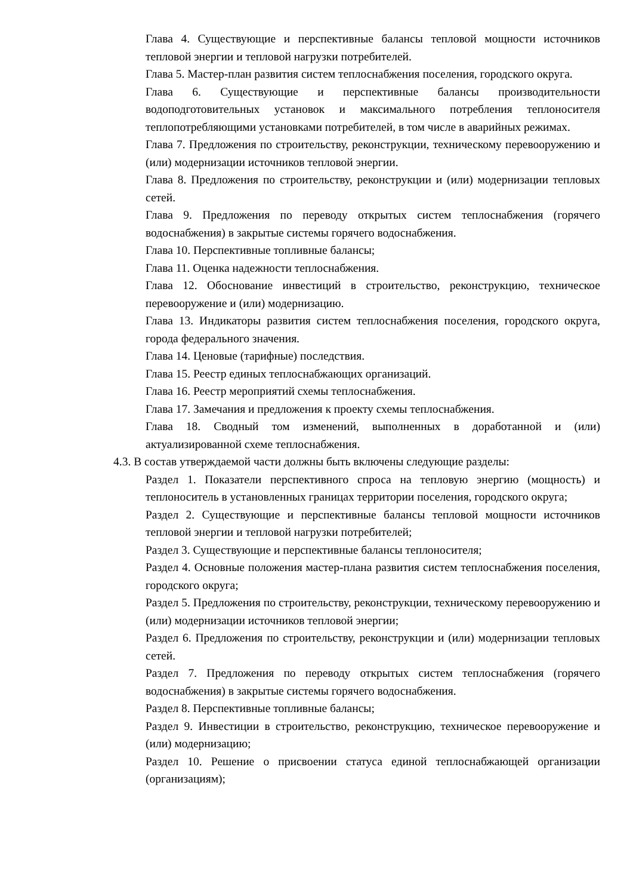Глава 4. Существующие и перспективные балансы тепловой мощности источников тепловой энергии и тепловой нагрузки потребителей.
Глава 5. Мастер-план развития систем теплоснабжения поселения, городского округа.
Глава 6. Существующие и перспективные балансы производительности водоподготовительных установок и максимального потребления теплоносителя теплопотребляющими установками потребителей, в том числе в аварийных режимах.
Глава 7. Предложения по строительству, реконструкции, техническому перевооружению и (или) модернизации источников тепловой энергии.
Глава 8. Предложения по строительству, реконструкции и (или) модернизации тепловых сетей.
Глава 9. Предложения по переводу открытых систем теплоснабжения (горячего водоснабжения) в закрытые системы горячего водоснабжения.
Глава 10. Перспективные топливные балансы;
Глава 11. Оценка надежности теплоснабжения.
Глава 12. Обоснование инвестиций в строительство, реконструкцию, техническое перевооружение и (или) модернизацию.
Глава 13. Индикаторы развития систем теплоснабжения поселения, городского округа, города федерального значения.
Глава 14. Ценовые (тарифные) последствия.
Глава 15. Реестр единых теплоснабжающих организаций.
Глава 16. Реестр мероприятий схемы теплоснабжения.
Глава 17. Замечания и предложения к проекту схемы теплоснабжения.
Глава 18. Сводный том изменений, выполненных в доработанной и (или) актуализированной схеме теплоснабжения.
4.3. В состав утверждаемой части должны быть включены следующие разделы:
Раздел 1. Показатели перспективного спроса на тепловую энергию (мощность) и теплоноситель в установленных границах территории поселения, городского округа;
Раздел 2. Существующие и перспективные балансы тепловой мощности источников тепловой энергии и тепловой нагрузки потребителей;
Раздел 3. Существующие и перспективные балансы теплоносителя;
Раздел 4. Основные положения мастер-плана развития систем теплоснабжения поселения, городского округа;
Раздел 5. Предложения по строительству, реконструкции, техническому перевооружению и (или) модернизации источников тепловой энергии;
Раздел 6. Предложения по строительству, реконструкции и (или) модернизации тепловых сетей.
Раздел 7. Предложения по переводу открытых систем теплоснабжения (горячего водоснабжения) в закрытые системы горячего водоснабжения.
Раздел 8. Перспективные топливные балансы;
Раздел 9. Инвестиции в строительство, реконструкцию, техническое перевооружение и (или) модернизацию;
Раздел 10. Решение о присвоении статуса единой теплоснабжающей организации (организациям);